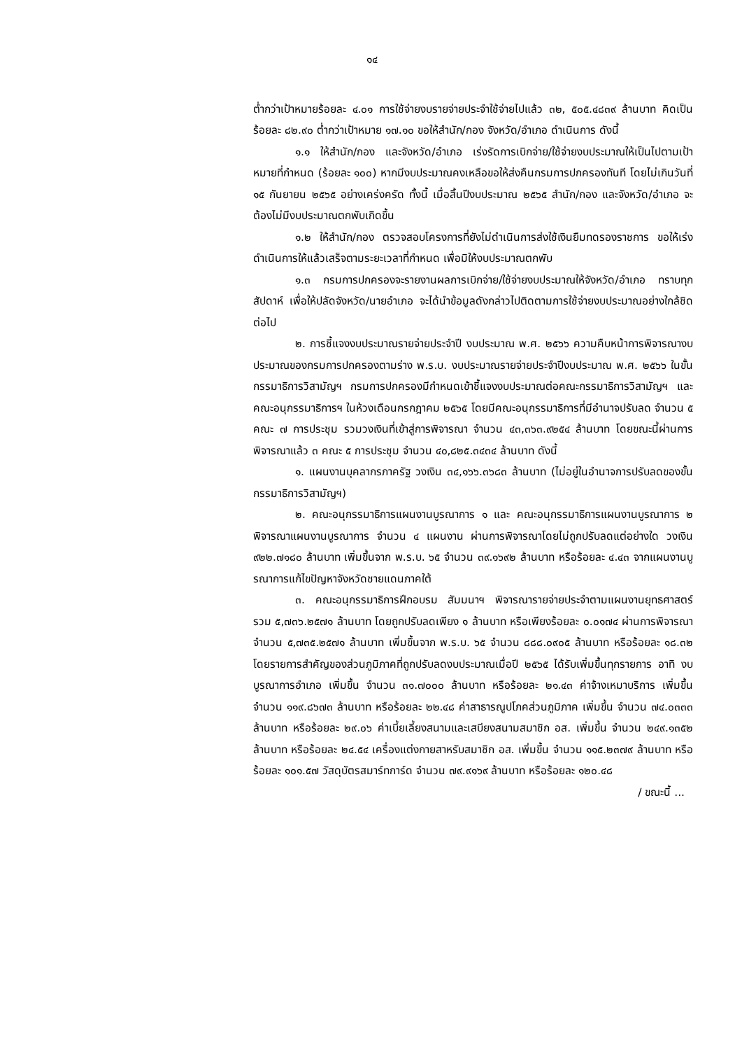๑๔
ต่ำกว่าเป้าหมายร้อยละ ๔.๐๑ การใช้จ่ายงบรายจ่ายประจำใช้จ่ายไปแล้ว ๓๒, ๕๐๕.๔๘๓๙ ล้านบาท คิดเป็นร้อยละ ๘๒.๙๐ ต่ำกว่าเป้าหมาย ๑๗.๑๐ ขอให้สำนัก/กอง จังหวัด/อำเภอ ดำเนินการ ดังนี้
๑.๑ ให้สำนัก/กอง และจังหวัด/อำเภอ เร่งรัดการเบิกจ่าย/ใช้จ่ายงบประมาณให้เป็นไปตามเป้าหมายที่กำหนด (ร้อยละ ๑๐๐) หากมีงบประมาณคงเหลือขอให้ส่งคืนกรมการปกครองทันที โดยไม่เกินวันที่ ๑๕ กันยายน ๒๕๖๕ อย่างเคร่งครัด ทั้งนี้ เมื่อสิ้นปีงบประมาณ ๒๕๖๕ สำนัก/กอง และจังหวัด/อำเภอ จะต้องไม่มีงบประมาณตกพับเกิดขึ้น
๑.๒ ให้สำนัก/กอง ตรวจสอบโครงการที่ยังไม่ดำเนินการส่งใช้เงินยืมทดรองราชการ ขอให้เร่งดำเนินการให้แล้วเสร็จตามระยะเวลาที่กำหนด เพื่อมิให้งบประมาณตกพับ
๑.๓ กรมการปกครองจะรายงานผลการเบิกจ่าย/ใช้จ่ายงบประมาณให้จังหวัด/อำเภอ ทราบทุกสัปดาห์ เพื่อให้ปลัดจังหวัด/นายอำเภอ จะได้นำข้อมูลดังกล่าวไปติดตามการใช้จ่ายงบประมาณอย่างใกล้ชิดต่อไป
๒. การชี้แจงงบประมาณรายจ่ายประจำปี งบประมาณ พ.ศ. ๒๕๖๖ ความคืบหน้าการพิจารณางบประมาณของกรมการปกครองตามร่าง พ.ร.บ. งบประมาณรายจ่ายประจำปีงบประมาณ พ.ศ. ๒๕๖๖ ในขั้นกรรมาธิการวิสามัญฯ กรมการปกครองมีกำหนดเข้าชี้แจงงบประมาณต่อคณะกรรมาธิการวิสามัญฯ และคณะอนุกรรมาธิการฯ ในห้วงเดือนกรกฎาคม ๒๕๖๕ โดยมีคณะอนุกรรมาธิการที่มีอำนาจปรับลด จำนวน ๕ คณะ ๗ การประชุม รวมวงเงินที่เข้าสู่การพิจารณา จำนวน ๔๓,๓๖๓.๙๒๕๔ ล้านบาท โดยขณะนี้ผ่านการพิจารณาแล้ว ๓ คณะ ๕ การประชุม จำนวน ๔๐,๘๒๕.๓๔๓๔ ล้านบาท ดังนี้
๑. แผนงานบุคลากรภาครัฐ วงเงิน ๓๔,๑๖๖.๓๖๘๓ ล้านบาท (ไม่อยู่ในอำนาจการปรับลดของขั้นกรรมาธิการวิสามัญฯ)
๒. คณะอนุกรรมาธิการแผนงานบูรณาการ ๑ และ คณะอนุกรรมาธิการแผนงานบูรณาการ ๒ พิจารณาแผนงานบูรณาการ จำนวน ๔ แผนงาน ผ่านการพิจารณาโดยไม่ถูกปรับลดแต่อย่างใด วงเงิน ๙๒๒.๗๑๘๐ ล้านบาท เพิ่มขึ้นจาก พ.ร.บ. ๖๕ จำนวน ๓๙.๑๖๙๒ ล้านบาท หรือร้อยละ ๔.๔๓ จากแผนงานบูรณาการแก้ไขปัญหาจังหวัดชายแดนภาคใต้
๓. คณะอนุกรรมาธิการฝึกอบรม สัมมนาฯ พิจารณารายจ่ายประจำตามแผนงานยุทธศาสตร์ รวม ๕,๗๓๖.๒๕๗๑ ล้านบาท โดยถูกปรับลดเพียง ๑ ล้านบาท หรือเพียงร้อยละ ๐.๐๑๗๔ ผ่านการพิจารณา จำนวน ๕,๗๓๕.๒๕๗๑ ล้านบาท เพิ่มขึ้นจาก พ.ร.บ. ๖๕ จำนวน ๘๘๘.๐๙๐๕ ล้านบาท หรือร้อยละ ๑๘.๓๒ โดยรายการสำคัญของส่วนภูมิภาคที่ถูกปรับลดงบประมาณเมื่อปี ๒๕๖๕ ได้รับเพิ่มขึ้นทุกรายการ อาทิ งบบูรณาการอำเภอ เพิ่มขึ้น จำนวน ๓๑.๗๐๐๐ ล้านบาท หรือร้อยละ ๒๑.๔๓ ค่าจ้างเหมาบริการ เพิ่มขึ้น จำนวน ๑๑๙.๘๖๗๓ ล้านบาท หรือร้อยละ ๒๒.๔๘ ค่าสาธารณูปโภคส่วนภูมิภาค เพิ่มขึ้น จำนวน ๗๔.๐๓๓๓ ล้านบาท หรือร้อยละ ๒๙.๐๖ ค่าเบี้ยเลี้ยงสนามและเสบียงสนามสมาชิก อส. เพิ่มขึ้น จำนวน ๒๔๙.๑๓๕๒ ล้านบาท หรือร้อยละ ๒๔.๕๔ เครื่องแต่งกายสาหรับสมาชิก อส. เพิ่มขึ้น จำนวน ๑๑๕.๒๓๗๙ ล้านบาท หรือร้อยละ ๑๐๑.๕๗ วัสดุบัตรสมาร์ทการ์ด จำนวน ๗๙.๙๑๖๙ ล้านบาท หรือร้อยละ ๑๒๐.๔๘
/ ขณะนี้ ...